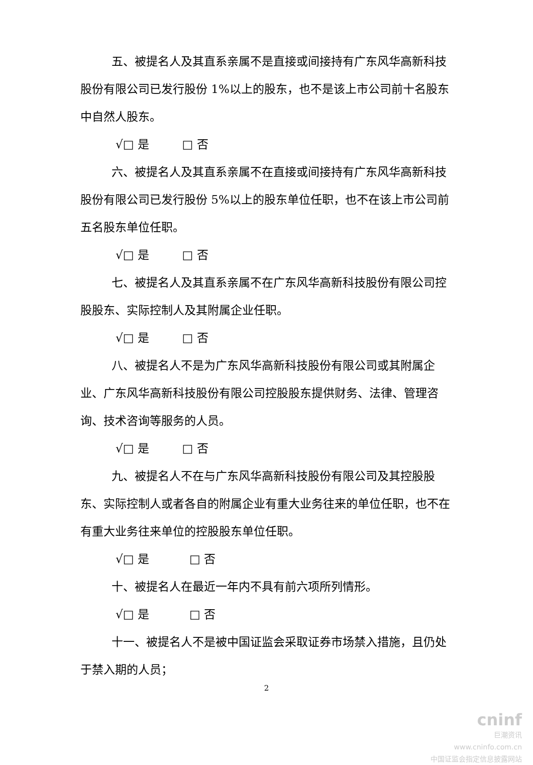五、被提名人及其直系亲属不是直接或间接持有广东风华高新科技股份有限公司已发行股份 1%以上的股东，也不是该上市公司前十名股东中自然人股东。
√□ 是 □ 否
六、被提名人及其直系亲属不在直接或间接持有广东风华高新科技股份有限公司已发行股份 5%以上的股东单位任职，也不在该上市公司前五名股东单位任职。
√□ 是 □ 否
七、被提名人及其直系亲属不在广东风华高新科技股份有限公司控股股东、实际控制人及其附属企业任职。
√□ 是 □ 否
八、被提名人不是为广东风华高新科技股份有限公司或其附属企业、广东风华高新科技股份有限公司控股股东提供财务、法律、管理咨询、技术咨询等服务的人员。
√□ 是 □ 否
九、被提名人不在与广东风华高新科技股份有限公司及其控股股东、实际控制人或者各自的附属企业有重大业务往来的单位任职，也不在有重大业务往来单位的控股股东单位任职。
√□ 是 □ 否
十、被提名人在最近一年内不具有前六项所列情形。
√□ 是 □ 否
十一、被提名人不是被中国证监会采取证券市场禁入措施，且仍处于禁入期的人员；
2
cninf
巨潮资讯
www.cninfo.com.cn
中国证监会指定信息披露网站